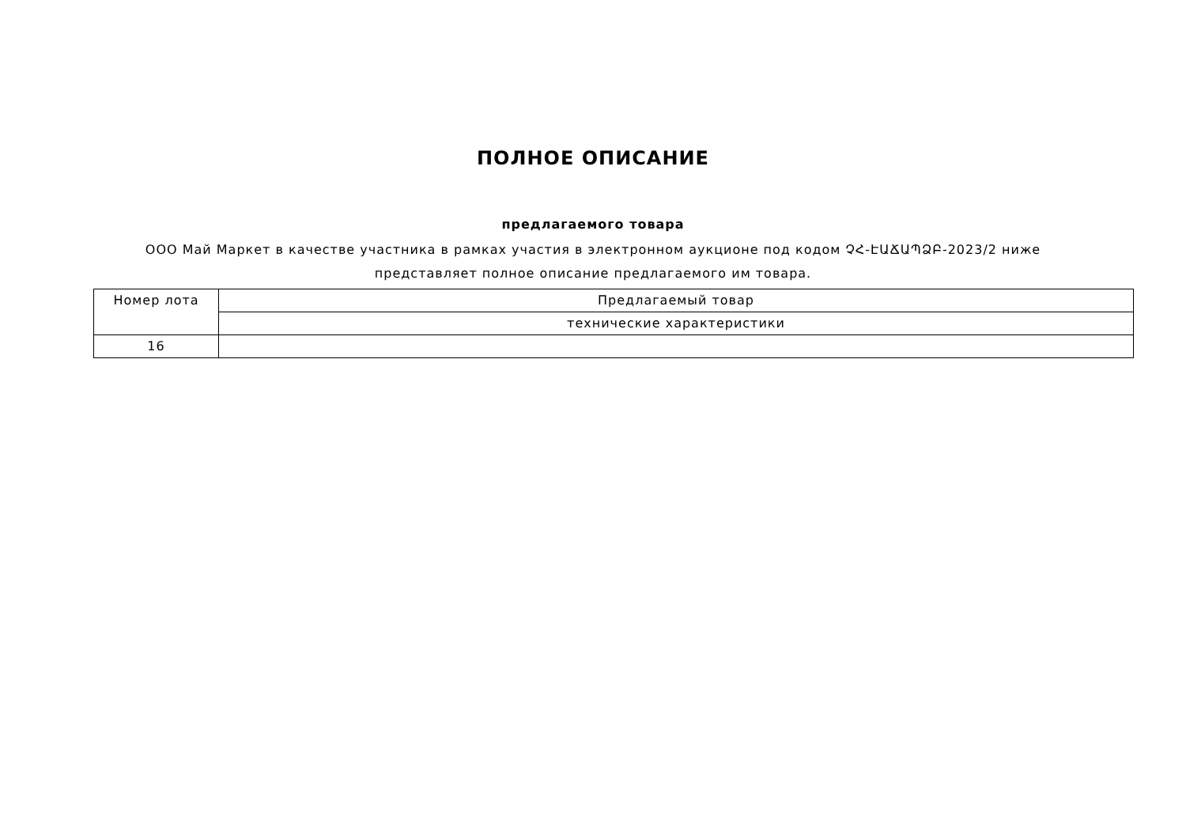ПОЛНОЕ ОПИСАНИЕ
предлагаемого товара
ООО Май Маркет в качестве участника в рамках участия в электронном аукционе под кодом ՉՀ-ԷԱՃԱՊՁԲ-2023/2 ниже представляет полное описание предлагаемого им товара.
| Номер лота | Предлагаемый товар |
| | технические характеристики |
| 16 | |